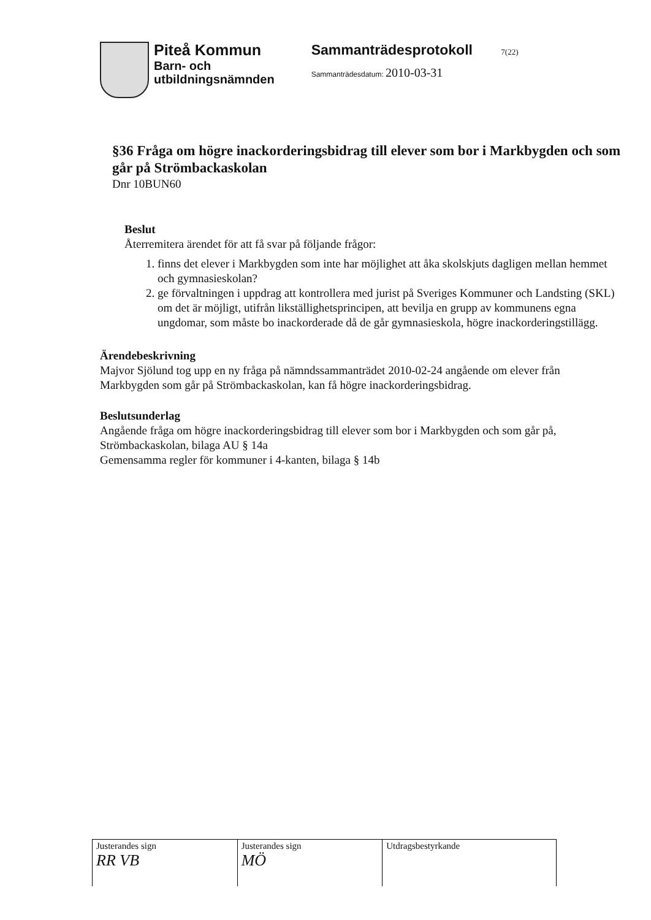Piteå Kommun
Barn- och
utbildningsnämnden
Sammanträdesprotokoll 7(22)
Sammanträdesdatum: 2010-03-31
§36 Fråga om högre inackorderingsbidrag till elever som bor i Markbygden och som går på Strömbackaskolan
Dnr 10BUN60
Beslut
Återremitera ärendet för att få svar på följande frågor:
1. finns det elever i Markbygden som inte har möjlighet att åka skolskjuts dagligen mellan hemmet och gymnasieskolan?
2. ge förvaltningen i uppdrag att kontrollera med jurist på Sveriges Kommuner och Landsting (SKL) om det är möjligt, utifrån likställighetsprincipen, att bevilja en grupp av kommunens egna ungdomar, som måste bo inackorderade då de går gymnasieskola, högre inackorderingstillägg.
Ärendebeskrivning
Majvor Sjölund tog upp en ny fråga på nämndssammanträdet 2010-02-24 angående om elever från Markbygden som går på Strömbackaskolan, kan få högre inackorderingsbidrag.
Beslutsunderlag
Angående fråga om högre inackorderingsbidrag till elever som bor i Markbygden och som går på, Strömbackaskolan, bilaga AU § 14a
Gemensamma regler för kommuner i 4-kanten, bilaga § 14b
| Justerandes sign RR VB | Justerandes sign MÖ | Utdragsbestyrkande |